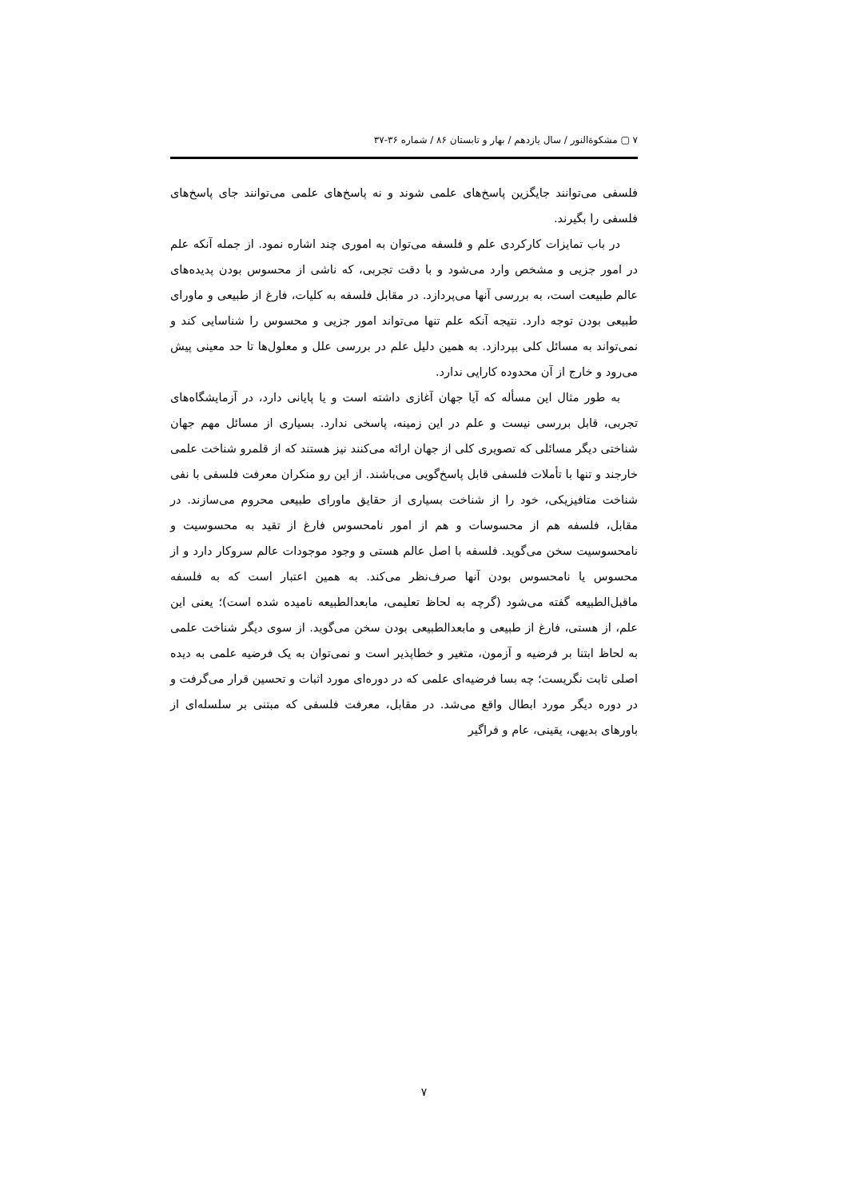۷ ▢ مشکوةالنور / سال یازدهم / بهار و تابستان ۸۶ / شماره ۳۶-۳۷
فلسفی می‌توانند جایگزین پاسخ‌های علمی شوند و نه پاسخ‌های علمی می‌توانند جای پاسخ‌های فلسفی را بگیرند.
در باب تمایزات کارکردی علم و فلسفه می‌توان به اموری چند اشاره نمود. از جمله آنکه علم در امور جزیی و مشخص وارد می‌شود و با دقت تجربی، که ناشی از محسوس بودن پدیده‌های عالم طبیعت است، به بررسی آنها می‌پردازد. در مقابل فلسفه به کلیات، فارغ از طبیعی و ماورای طبیعی بودن توجه دارد. نتیجه آنکه علم تنها می‌تواند امور جزیی و محسوس را شناسایی کند و نمی‌تواند به مسائل کلی بپردازد. به همین دلیل علم در بررسی علل و معلول‌ها تا حد معینی پیش می‌رود و خارج از آن محدوده کارایی ندارد.
به طور مثال این مسأله که آیا جهان آغازی داشته است و یا پایانی دارد، در آزمایشگاه‌های تجربی، قابل بررسی نیست و علم در این زمینه، پاسخی ندارد. بسیاری از مسائل مهم جهان شناختی دیگر مسائلی که تصویری کلی از جهان ارائه می‌کنند نیز هستند که از قلمرو شناخت علمی خارجند و تنها با تأملات فلسفی قابل پاسخ‌گویی می‌باشند. از این رو منکران معرفت فلسفی با نفی شناخت متافیزیکی، خود را از شناخت بسیاری از حقایق ماورای طبیعی محروم می‌سازند. در مقابل، فلسفه هم از محسوسات و هم از امور نامحسوس فارغ از تقید به محسوسیت و نامحسوسیت سخن می‌گوید. فلسفه با اصل عالم هستی و وجود موجودات عالم سروکار دارد و از محسوس یا نامحسوس بودن آنها صرف‌نظر می‌کند. به همین اعتبار است که به فلسفه ماقبل‌الطبیعه گفته می‌شود (گرچه به لحاظ تعلیمی، مابعدالطبیعه نامیده شده است)؛ یعنی این علم، از هستی، فارغ از طبیعی و مابعدالطبیعی بودن سخن می‌گوید. از سوی دیگر شناخت علمی به لحاظ ابتنا بر فرضیه و آزمون، متغیر و خطاپذیر است و نمی‌توان به یک فرضیه علمی به دیده اصلی ثابت نگریست؛ چه بسا فرضیه‌ای علمی که در دوره‌ای مورد اثبات و تحسین قرار می‌گرفت و در دوره دیگر مورد ابطال واقع می‌شد. در مقابل، معرفت فلسفی که مبتنی بر سلسله‌ای از باورهای بدیهی، یقینی، عام و فراگیر
۷